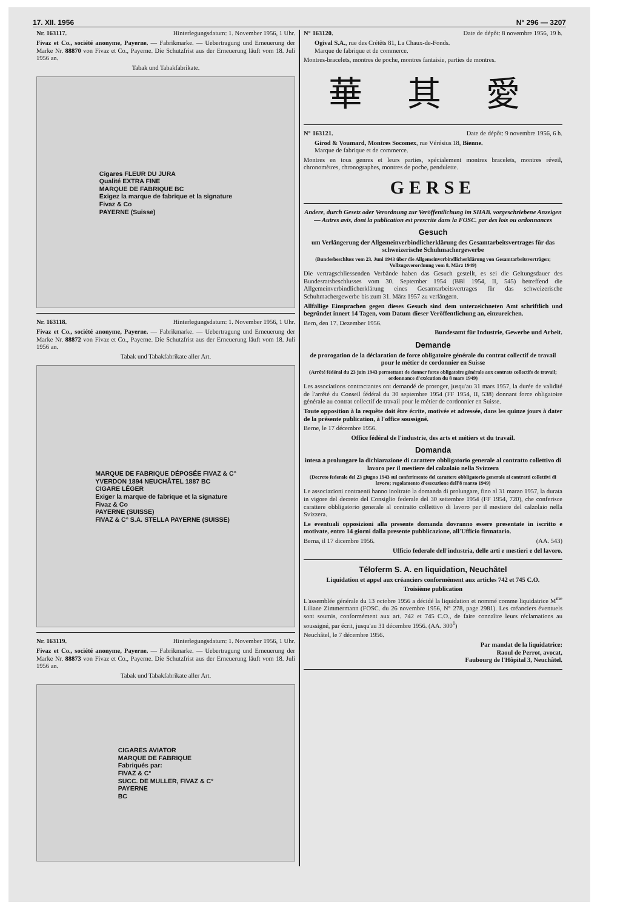17. XII. 1956 N° 296 — 3207
Nr. 163117. Hinterlegungsdatum: 1. November 1956, 1 Uhr.
Fivaz et Co., société anonyme, Payerne. — Fabrikmarke. — Uebertragung und Erneuerung der Marke Nr. 88870 von Fivaz et Co., Payerne. Die Schutzfrist aus der Erneuerung läuft vom 18. Juli 1956 an.
Tabak und Tabakfabrikate.
Cigares FLEUR DU JURA
Qualité EXTRA FINE
MARQUE DE FABRIQUE BC
Exigez la marque de fabrique et la signature
Fivaz & Co
PAYERNE (Suisse)
Nr. 163118. Hinterlegungsdatum: 1. November 1956, 1 Uhr.
Fivaz et Co., société anonyme, Payerne. — Fabrikmarke. — Uebertragung und Erneuerung der Marke Nr. 88872 von Fivaz et Co., Payerne. Die Schutzfrist aus der Erneuerung läuft vom 18. Juli 1956 an.
Tabak und Tabakfabrikate aller Art.
MARQUE DE FABRIQUE DÉPOSÉE FIVAZ & C°
YVERDON 1894 NEUCHÂTEL 1887 BC
CIGARE LÉGER
Exiger la marque de fabrique et la signature
Fivaz & Co
PAYERNE (SUISSE)
FIVAZ & C° S.A. STELLA PAYERNE (SUISSE)
Nr. 163119. Hinterlegungsdatum: 1. November 1956, 1 Uhr.
Fivaz et Co., société anonyme, Payerne. — Fabrikmarke. — Uebertragung und Erneuerung der Marke Nr. 88873 von Fivaz et Co., Payerne. Die Schutzfrist aus der Erneuerung läuft vom 18. Juli 1956 an.
Tabak und Tabakfabrikate aller Art.
CIGARES AVIATOR
MARQUE DE FABRIQUE
Fabriqués par:
FIVAZ & C°
SUCC. DE MULLER, FIVAZ & C°
PAYERNE
BC
N° 163120. Date de dépôt: 8 novembre 1956, 19 h.
Ogival S.A., rue des Crétêts 81, La Chaux-de-Fonds.
Marque de fabrique et de commerce.
Montres-bracelets, montres de poche, montres fantaisie, parties de montres.
華 其 愛
N° 163121. Date de dépôt: 9 novembre 1956, 6 h.
Girod & Voumard, Montres Socomex, rue Vérésius 18, Bienne.
Marque de fabrique et de commerce.
Montres en tous genres et leurs parties, spécialement montres bracelets, montres réveil, chronomètres, chronographes, montres de poche, pendulette.
GERSE
Andere, durch Gesetz oder Verordnung zur Veröffentlichung im SHAB. vorgeschriebene Anzeigen — Autres avis, dont la publication est prescrite dans la FOSC. par des lois ou ordonnances
Gesuch
um Verlängerung der Allgemeinverbindlicherklärung des Gesamtarbeitsvertrages für das schweizerische Schuhmachergewerbe
(Bundesbeschluss vom 23. Juni 1943 über die Allgemeinverbindlicherklärung von Gesamtarbeitsverträgen; Vollzugsverordnung vom 8. März 1949)
Die vertragschliessenden Verbände haben das Gesuch gestellt, es sei die Geltungsdauer des Bundesratsbeschlusses vom 30. September 1954 (BBl 1954, II, 545) betreffend die Allgemeinverbindlicherklärung eines Gesamtarbeitsvertrages für das schweizerische Schuhmachergewerbe bis zum 31. März 1957 zu verlängern.
Allfällige Einsprachen gegen dieses Gesuch sind dem unterzeichneten Amt schriftlich und begründet innert 14 Tagen, vom Datum dieser Veröffentlichung an, einzureichen.
Bern, den 17. Dezember 1956.
Bundesamt für Industrie, Gewerbe und Arbeit.
Demande
de prorogation de la déclaration de force obligatoire générale du contrat collectif de travail pour le métier de cordonnier en Suisse
(Arrêté fédéral du 23 juin 1943 permettant de donner force obligatoire générale aux contrats collectifs de travail; ordonnance d'exécution du 8 mars 1949)
Les associations contractantes ont demandé de proroger, jusqu'au 31 mars 1957, la durée de validité de l'arrêté du Conseil fédéral du 30 septembre 1954 (FF 1954, II, 538) donnant force obligatoire générale au contrat collectif de travail pour le métier de cordonnier en Suisse.
Toute opposition à la requête doit être écrite, motivée et adressée, dans les quinze jours à dater de la présente publication, à l'office soussigné.
Berne, le 17 décembre 1956.
Office fédéral de l'industrie, des arts et métiers et du travail.
Domanda
intesa a prolungare la dichiarazione di carattere obbligatorio generale al contratto collettivo di lavoro per il mestiere del calzolaio nella Svizzera
(Decreto federale del 23 giugno 1943 sul conferimento del carattere obbligatorio generale ai contratti collettivi di lavoro; regolamento d'esecuzione dell'8 marzo 1949)
Le associazioni contraenti hanno inoltrato la domanda di prolungare, fino al 31 marzo 1957, la durata in vigore del decreto del Consiglio federale del 30 settembre 1954 (FF 1954, 720), che conferisce carattere obbligatorio generale al contratto collettivo di lavoro per il mestiere del calzolaio nella Svizzera.
Le eventuali opposizioni alla presente domanda dovranno essere presentate in iscritto e motivate, entro 14 giorni dalla presente pubblicazione, all'Ufficio firmatario.
Berna, il 17 dicembre 1956. (AA. 543)
Ufficio federale dell'industria, delle arti e mestieri e del lavoro.
Téloferm S. A. en liquidation, Neuchâtel
Liquidation et appel aux créanciers conformément aux articles 742 et 745 C.O.
Troisième publication
L'assemblée générale du 13 octobre 1956 a décidé la liquidation et nommé comme liquidatrice M<sup>me</sup> Liliane Zimmermann (FOSC. du 26 novembre 1956, N° 278, page 2981). Les créanciers éventuels sont soumis, conformément aux art. 742 et 745 C.O., de faire connaître leurs réclamations au soussigné, par écrit, jusqu'au 31 décembre 1956. (AA. 300<sup>1</sup>)
Neuchâtel, le 7 décembre 1956.
Par mandat de la liquidatrice:
Raoul de Perrot, avocat,
Faubourg de l'Hôpital 3, Neuchâtel.